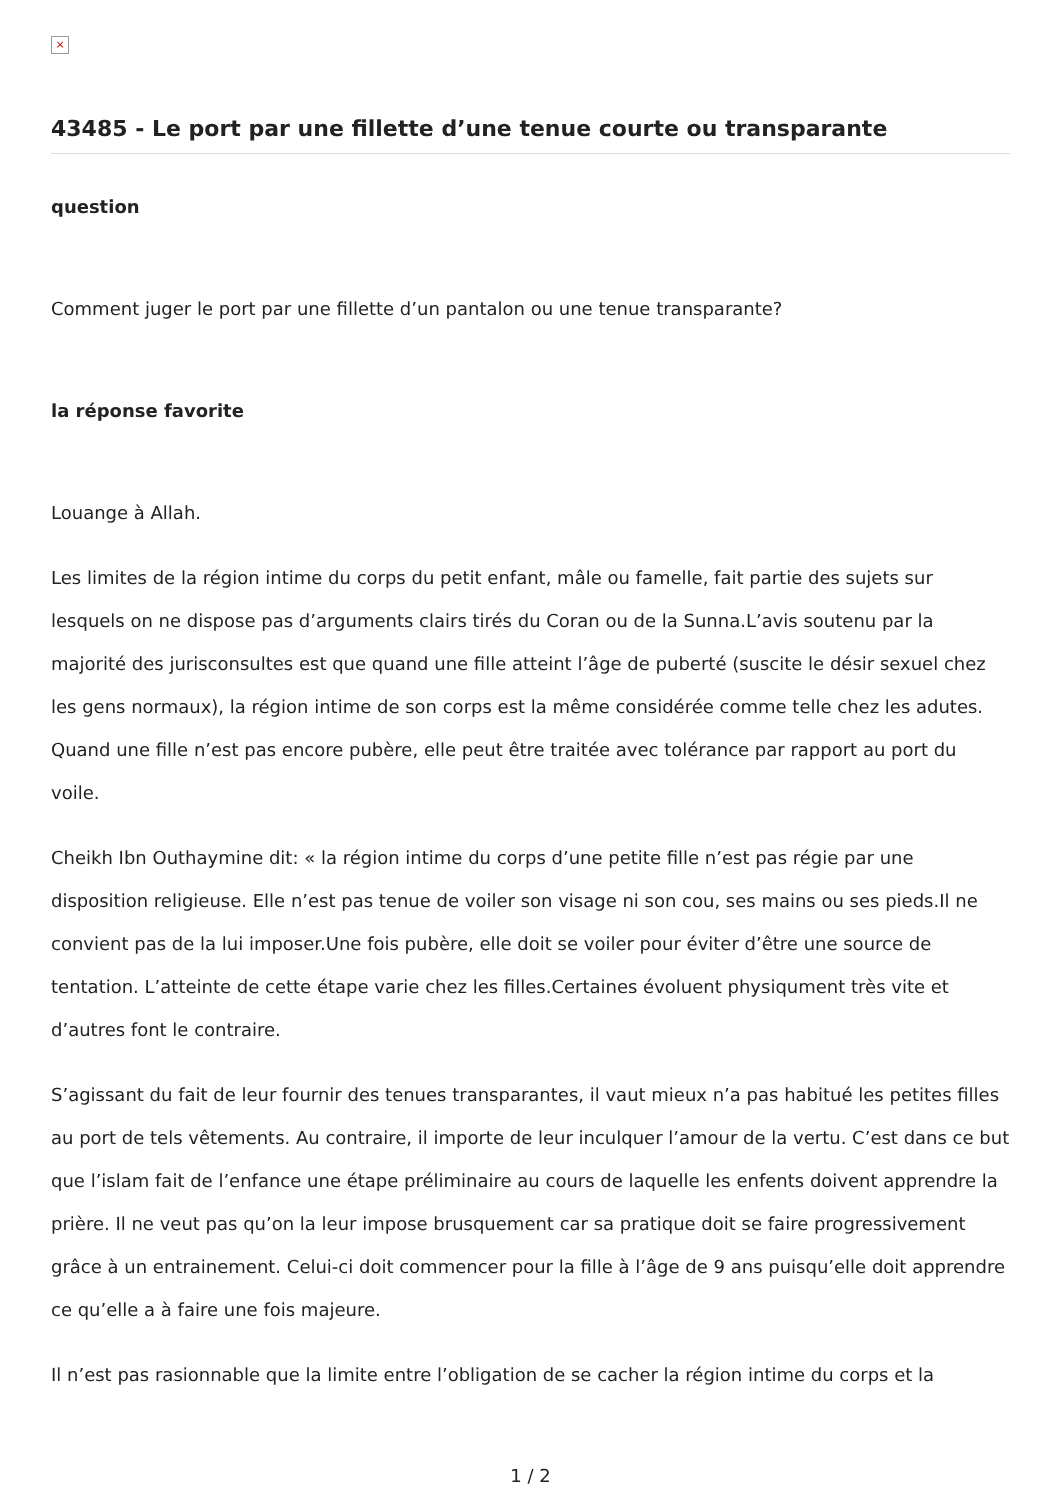×
43485 - Le port par une fillette d’une tenue courte ou transparante
question
Comment juger le port par une fillette d’un pantalon ou une tenue transparante?
la réponse favorite
Louange à Allah.
Les limites de la région intime du corps du petit enfant, mâle ou famelle, fait partie des sujets sur lesquels on ne dispose pas d’arguments clairs tirés du Coran ou de la Sunna.L’avis soutenu par la majorité des jurisconsultes est que quand une fille atteint l’âge de puberté (suscite le désir sexuel chez les gens normaux), la région intime de son corps est la même considérée comme telle chez les adutes. Quand une fille n’est pas encore pubère, elle peut être traitée avec tolérance par rapport au port du voile.
Cheikh Ibn Outhaymine dit: « la région intime du corps d’une petite fille n’est pas régie par une disposition religieuse. Elle n’est pas tenue de voiler son visage ni son cou, ses mains ou ses pieds.Il ne convient pas de la lui imposer.Une fois pubère, elle doit se voiler pour éviter d’être une source de tentation. L’atteinte de cette étape varie chez les filles.Certaines évoluent physiqument très vite et d’autres font le contraire.
S’agissant du fait de leur fournir des tenues transparantes, il vaut mieux n’a pas habitué les petites filles au port de tels vêtements. Au contraire, il importe de leur inculquer l’amour de la vertu. C’est dans ce but que l’islam fait de l’enfance une étape préliminaire au cours de laquelle les enfents doivent apprendre la prière. Il ne veut pas qu’on la leur impose brusquement car sa pratique doit se faire progressivement grâce à un entrainement. Celui-ci doit commencer pour la fille à l’âge de 9 ans puisqu’elle doit apprendre ce qu’elle a à faire une fois majeure.
Il n’est pas rasionnable que la limite entre l’obligation de se cacher la région intime du corps et la
1 / 2